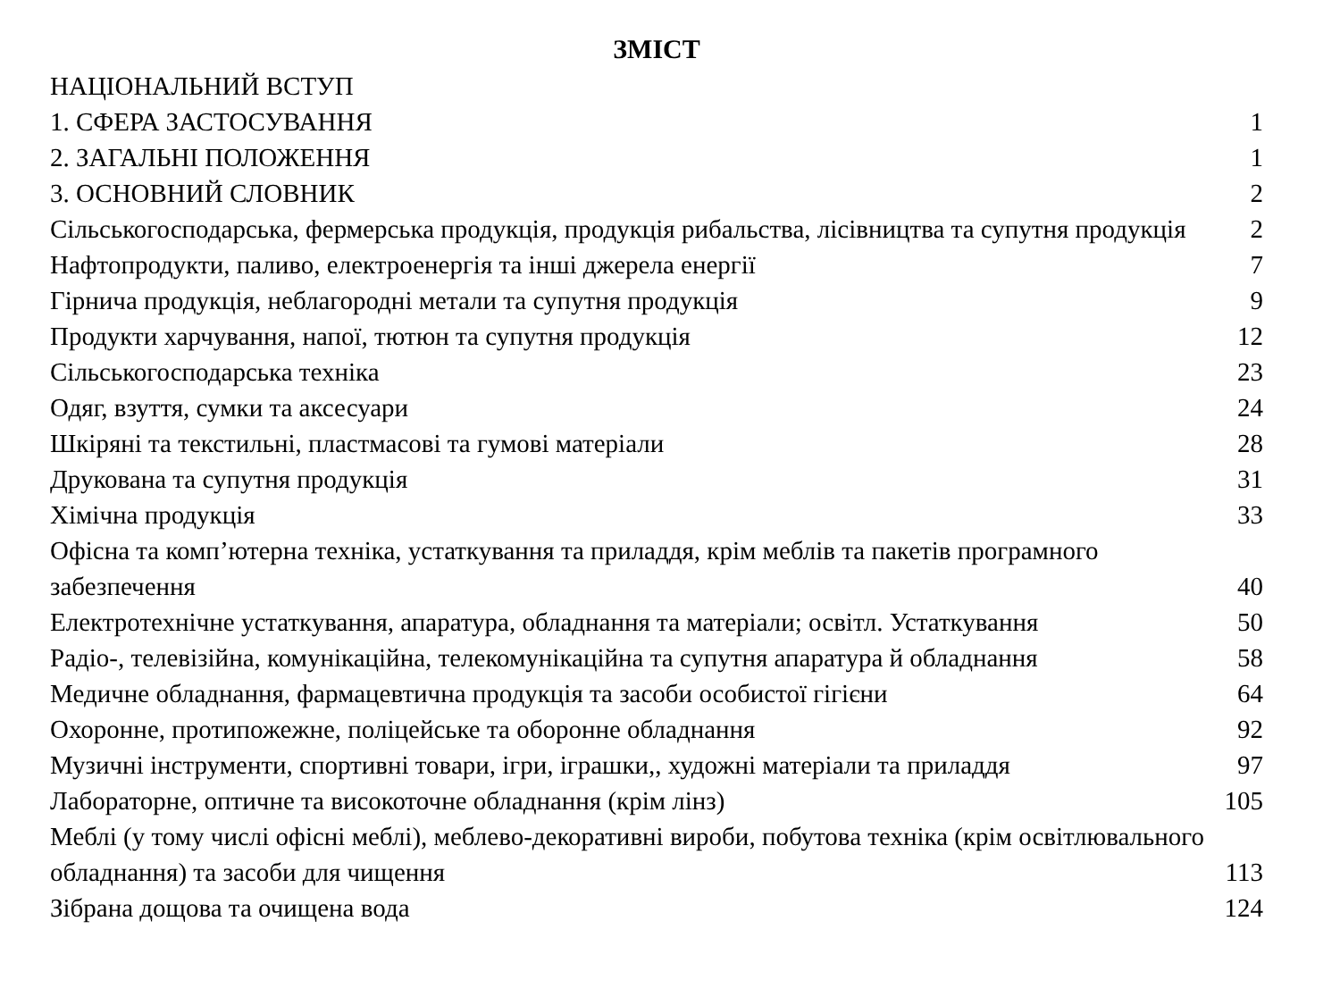ЗМІСТ
НАЦІОНАЛЬНИЙ ВСТУП
1. СФЕРА ЗАСТОСУВАННЯ 1
2. ЗАГАЛЬНІ ПОЛОЖЕННЯ 1
3. ОСНОВНИЙ СЛОВНИК 2
Сільськогосподарська, фермерська продукція, продукція рибальства, лісівництва та супутня продукція 2
Нафтопродукти, паливо, електроенергія та інші джерела енергії 7
Гірнича продукція, неблагородні метали та супутня продукція 9
Продукти харчування, напої, тютюн та супутня продукція 12
Сільськогосподарська техніка 23
Одяг, взуття, сумки та аксесуари 24
Шкіряні та текстильні, пластмасові та гумові матеріали 28
Друкована та супутня продукція 31
Хімічна продукція 33
Офісна та комп’ютерна техніка, устаткування та приладдя, крім меблів та пакетів програмного забезпечення 40
Електротехнічне устаткування, апаратура, обладнання та матеріали; освітл. Устаткування 50
Радіо-, телевізійна, комунікаційна, телекомунікаційна та супутня апаратура й обладнання 58
Медичне обладнання, фармацевтична продукція та засоби особистої гігієни 64
Охоронне, протипожежне, поліцейське та оборонне обладнання 92
Музичні інструменти, спортивні товари, ігри, іграшки,, художні матеріали та приладдя 97
Лабораторне, оптичне та високоточне обладнання (крім лінз) 105
Меблі (у тому числі офісні меблі), меблево-декоративні вироби, побутова техніка (крім освітлювального обладнання) та засоби для чищення 113
Зібрана дощова та очищена вода 124